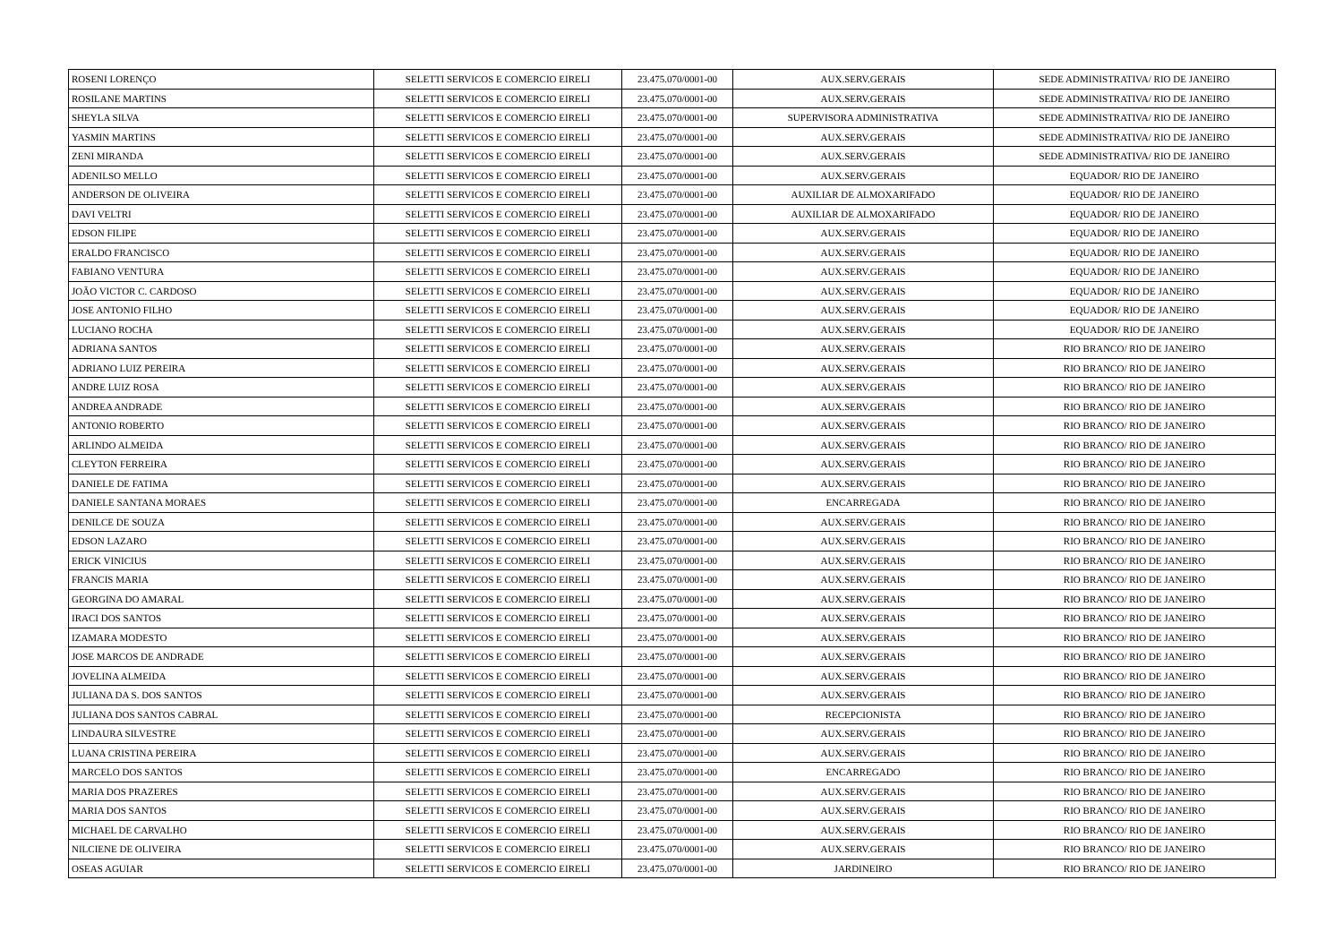| ROSENI LORENÇO | SELETTI SERVICOS E COMERCIO EIRELI | 23.475.070/0001-00 | AUX.SERV.GERAIS | SEDE ADMINISTRATIVA/ RIO DE JANEIRO |
| ROSILANE MARTINS | SELETTI SERVICOS E COMERCIO EIRELI | 23.475.070/0001-00 | AUX.SERV.GERAIS | SEDE ADMINISTRATIVA/ RIO DE JANEIRO |
| SHEYLA SILVA | SELETTI SERVICOS E COMERCIO EIRELI | 23.475.070/0001-00 | SUPERVISORA ADMINISTRATIVA | SEDE ADMINISTRATIVA/ RIO DE JANEIRO |
| YASMIN MARTINS | SELETTI SERVICOS E COMERCIO EIRELI | 23.475.070/0001-00 | AUX.SERV.GERAIS | SEDE ADMINISTRATIVA/ RIO DE JANEIRO |
| ZENI MIRANDA | SELETTI SERVICOS E COMERCIO EIRELI | 23.475.070/0001-00 | AUX.SERV.GERAIS | SEDE ADMINISTRATIVA/ RIO DE JANEIRO |
| ADENILSO MELLO | SELETTI SERVICOS E COMERCIO EIRELI | 23.475.070/0001-00 | AUX.SERV.GERAIS | EQUADOR/ RIO DE JANEIRO |
| ANDERSON DE OLIVEIRA | SELETTI SERVICOS E COMERCIO EIRELI | 23.475.070/0001-00 | AUXILIAR DE ALMOXARIFADO | EQUADOR/ RIO DE JANEIRO |
| DAVI VELTRI | SELETTI SERVICOS E COMERCIO EIRELI | 23.475.070/0001-00 | AUXILIAR DE ALMOXARIFADO | EQUADOR/ RIO DE JANEIRO |
| EDSON FILIPE | SELETTI SERVICOS E COMERCIO EIRELI | 23.475.070/0001-00 | AUX.SERV.GERAIS | EQUADOR/ RIO DE JANEIRO |
| ERALDO FRANCISCO | SELETTI SERVICOS E COMERCIO EIRELI | 23.475.070/0001-00 | AUX.SERV.GERAIS | EQUADOR/ RIO DE JANEIRO |
| FABIANO VENTURA | SELETTI SERVICOS E COMERCIO EIRELI | 23.475.070/0001-00 | AUX.SERV.GERAIS | EQUADOR/ RIO DE JANEIRO |
| JOÃO VICTOR C. CARDOSO | SELETTI SERVICOS E COMERCIO EIRELI | 23.475.070/0001-00 | AUX.SERV.GERAIS | EQUADOR/ RIO DE JANEIRO |
| JOSE ANTONIO FILHO | SELETTI SERVICOS E COMERCIO EIRELI | 23.475.070/0001-00 | AUX.SERV.GERAIS | EQUADOR/ RIO DE JANEIRO |
| LUCIANO ROCHA | SELETTI SERVICOS E COMERCIO EIRELI | 23.475.070/0001-00 | AUX.SERV.GERAIS | EQUADOR/ RIO DE JANEIRO |
| ADRIANA SANTOS | SELETTI SERVICOS E COMERCIO EIRELI | 23.475.070/0001-00 | AUX.SERV.GERAIS | RIO BRANCO/ RIO DE JANEIRO |
| ADRIANO LUIZ PEREIRA | SELETTI SERVICOS E COMERCIO EIRELI | 23.475.070/0001-00 | AUX.SERV.GERAIS | RIO BRANCO/ RIO DE JANEIRO |
| ANDRE LUIZ ROSA | SELETTI SERVICOS E COMERCIO EIRELI | 23.475.070/0001-00 | AUX.SERV.GERAIS | RIO BRANCO/ RIO DE JANEIRO |
| ANDREA ANDRADE | SELETTI SERVICOS E COMERCIO EIRELI | 23.475.070/0001-00 | AUX.SERV.GERAIS | RIO BRANCO/ RIO DE JANEIRO |
| ANTONIO ROBERTO | SELETTI SERVICOS E COMERCIO EIRELI | 23.475.070/0001-00 | AUX.SERV.GERAIS | RIO BRANCO/ RIO DE JANEIRO |
| ARLINDO ALMEIDA | SELETTI SERVICOS E COMERCIO EIRELI | 23.475.070/0001-00 | AUX.SERV.GERAIS | RIO BRANCO/ RIO DE JANEIRO |
| CLEYTON FERREIRA | SELETTI SERVICOS E COMERCIO EIRELI | 23.475.070/0001-00 | AUX.SERV.GERAIS | RIO BRANCO/ RIO DE JANEIRO |
| DANIELE DE FATIMA | SELETTI SERVICOS E COMERCIO EIRELI | 23.475.070/0001-00 | AUX.SERV.GERAIS | RIO BRANCO/ RIO DE JANEIRO |
| DANIELE SANTANA MORAES | SELETTI SERVICOS E COMERCIO EIRELI | 23.475.070/0001-00 | ENCARREGADA | RIO BRANCO/ RIO DE JANEIRO |
| DENILCE DE SOUZA | SELETTI SERVICOS E COMERCIO EIRELI | 23.475.070/0001-00 | AUX.SERV.GERAIS | RIO BRANCO/ RIO DE JANEIRO |
| EDSON LAZARO | SELETTI SERVICOS E COMERCIO EIRELI | 23.475.070/0001-00 | AUX.SERV.GERAIS | RIO BRANCO/ RIO DE JANEIRO |
| ERICK VINICIUS | SELETTI SERVICOS E COMERCIO EIRELI | 23.475.070/0001-00 | AUX.SERV.GERAIS | RIO BRANCO/ RIO DE JANEIRO |
| FRANCIS MARIA | SELETTI SERVICOS E COMERCIO EIRELI | 23.475.070/0001-00 | AUX.SERV.GERAIS | RIO BRANCO/ RIO DE JANEIRO |
| GEORGINA DO AMARAL | SELETTI SERVICOS E COMERCIO EIRELI | 23.475.070/0001-00 | AUX.SERV.GERAIS | RIO BRANCO/ RIO DE JANEIRO |
| IRACI DOS SANTOS | SELETTI SERVICOS E COMERCIO EIRELI | 23.475.070/0001-00 | AUX.SERV.GERAIS | RIO BRANCO/ RIO DE JANEIRO |
| IZAMARA MODESTO | SELETTI SERVICOS E COMERCIO EIRELI | 23.475.070/0001-00 | AUX.SERV.GERAIS | RIO BRANCO/ RIO DE JANEIRO |
| JOSE MARCOS DE ANDRADE | SELETTI SERVICOS E COMERCIO EIRELI | 23.475.070/0001-00 | AUX.SERV.GERAIS | RIO BRANCO/ RIO DE JANEIRO |
| JOVELINA ALMEIDA | SELETTI SERVICOS E COMERCIO EIRELI | 23.475.070/0001-00 | AUX.SERV.GERAIS | RIO BRANCO/ RIO DE JANEIRO |
| JULIANA DA S. DOS SANTOS | SELETTI SERVICOS E COMERCIO EIRELI | 23.475.070/0001-00 | AUX.SERV.GERAIS | RIO BRANCO/ RIO DE JANEIRO |
| JULIANA DOS SANTOS CABRAL | SELETTI SERVICOS E COMERCIO EIRELI | 23.475.070/0001-00 | RECEPCIONISTA | RIO BRANCO/ RIO DE JANEIRO |
| LINDAURA SILVESTRE | SELETTI SERVICOS E COMERCIO EIRELI | 23.475.070/0001-00 | AUX.SERV.GERAIS | RIO BRANCO/ RIO DE JANEIRO |
| LUANA CRISTINA PEREIRA | SELETTI SERVICOS E COMERCIO EIRELI | 23.475.070/0001-00 | AUX.SERV.GERAIS | RIO BRANCO/ RIO DE JANEIRO |
| MARCELO DOS SANTOS | SELETTI SERVICOS E COMERCIO EIRELI | 23.475.070/0001-00 | ENCARREGADO | RIO BRANCO/ RIO DE JANEIRO |
| MARIA DOS PRAZERES | SELETTI SERVICOS E COMERCIO EIRELI | 23.475.070/0001-00 | AUX.SERV.GERAIS | RIO BRANCO/ RIO DE JANEIRO |
| MARIA DOS SANTOS | SELETTI SERVICOS E COMERCIO EIRELI | 23.475.070/0001-00 | AUX.SERV.GERAIS | RIO BRANCO/ RIO DE JANEIRO |
| MICHAEL DE CARVALHO | SELETTI SERVICOS E COMERCIO EIRELI | 23.475.070/0001-00 | AUX.SERV.GERAIS | RIO BRANCO/ RIO DE JANEIRO |
| NILCIENE DE OLIVEIRA | SELETTI SERVICOS E COMERCIO EIRELI | 23.475.070/0001-00 | AUX.SERV.GERAIS | RIO BRANCO/ RIO DE JANEIRO |
| OSEAS AGUIAR | SELETTI SERVICOS E COMERCIO EIRELI | 23.475.070/0001-00 | JARDINEIRO | RIO BRANCO/ RIO DE JANEIRO |